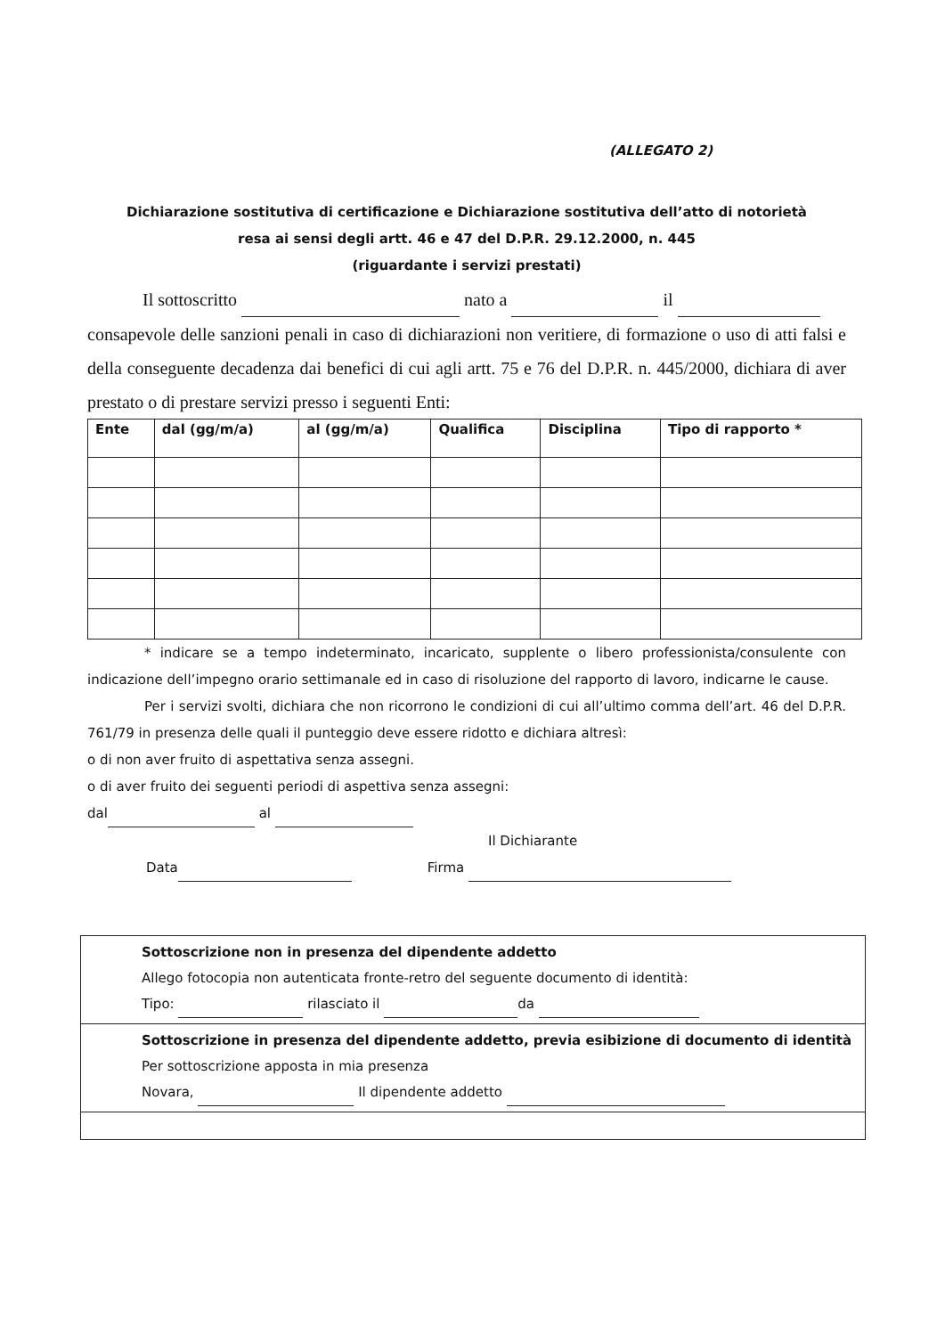(ALLEGATO 2)
Dichiarazione sostitutiva di certificazione e Dichiarazione sostitutiva dell’atto di notorietà
resa ai sensi degli artt. 46 e 47 del D.P.R. 29.12.2000, n. 445
(riguardante i servizi prestati)
Il sottoscritto nato a il
consapevole delle sanzioni penali in caso di dichiarazioni non veritiere, di formazione o uso di atti falsi e della conseguente decadenza dai benefici di cui agli artt. 75 e 76 del D.P.R. n. 445/2000, dichiara di aver prestato o di prestare servizi presso i seguenti Enti:
| Ente | dal (gg/m/a) | al (gg/m/a) | Qualifica | Disciplina | Tipo di rapporto * |
| --- | --- | --- | --- | --- | --- |
* indicare se a tempo indeterminato, incaricato, supplente o libero professionista/consulente con indicazione dell’impegno orario settimanale ed in caso di risoluzione del rapporto di lavoro, indicarne le cause.
Per i servizi svolti, dichiara che non ricorrono le condizioni di cui all’ultimo comma dell’art. 46 del D.P.R. 761/79 in presenza delle quali il punteggio deve essere ridotto e dichiara altresì:
o di non aver fruito di aspettativa senza assegni.
o di aver fruito dei seguenti periodi di aspettiva senza assegni:
dal al
Il Dichiarante
Data Firma
Sottoscrizione non in presenza del dipendente addetto
Allego fotocopia non autenticata fronte-retro del seguente documento di identità:
Tipo: rilasciato il da
Sottoscrizione in presenza del dipendente addetto, previa esibizione di documento di identità
Per sottoscrizione apposta in mia presenza
Novara, Il dipendente addetto